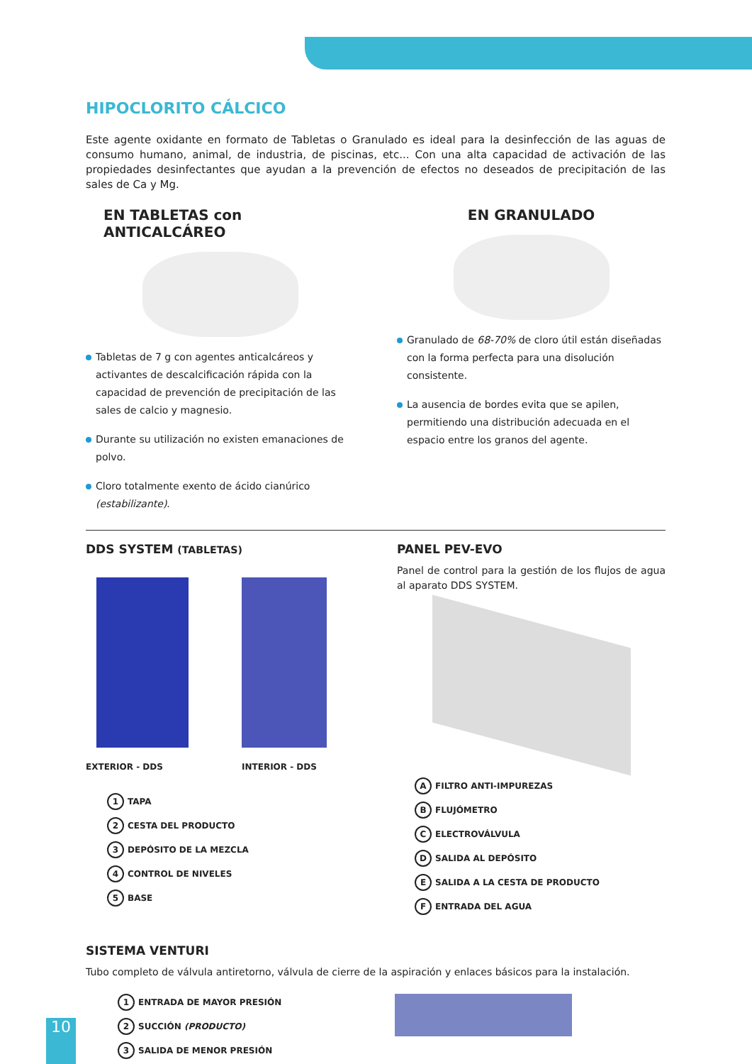HIPOCLORITO CÁLCICO
Este agente oxidante en formato de Tabletas o Granulado es ideal para la desinfección de las aguas de consumo humano, animal, de industria, de piscinas, etc... Con una alta capacidad de activación de las propiedades desinfectantes que ayudan a la prevención de efectos no deseados de precipitación de las sales de Ca y Mg.
EN TABLETAS con ANTICALCÁREO
Tabletas de 7 g con agentes anticalcáreos y activantes de descalcificación rápida con la capacidad de prevención de precipitación de las sales de calcio y magnesio.
Durante su utilización no existen emanaciones de polvo.
Cloro totalmente exento de ácido cianúrico (estabilizante).
EN GRANULADO
Granulado de 68-70% de cloro útil están diseñadas con la forma perfecta para una disolución consistente.
La ausencia de bordes evita que se apilen, permitiendo una distribución adecuada en el espacio entre los granos del agente.
DDS SYSTEM (TABLETAS)
EXTERIOR - DDS INTERIOR - DDS
1 TAPA
2 CESTA DEL PRODUCTO
3 DEPÓSITO DE LA MEZCLA
4 CONTROL DE NIVELES
5 BASE
PANEL PEV-EVO
Panel de control para la gestión de los flujos de agua al aparato DDS SYSTEM.
A FILTRO ANTI-IMPUREZAS
B FLUJÓMETRO
C ELECTROVÁLVULA
D SALIDA AL DEPÓSITO
E SALIDA A LA CESTA DE PRODUCTO
F ENTRADA DEL AGUA
SISTEMA VENTURI
Tubo completo de válvula antiretorno, válvula de cierre de la aspiración y enlaces básicos para la instalación.
1 ENTRADA DE MAYOR PRESIÓN
2 SUCCIÓN (PRODUCTO)
3 SALIDA DE MENOR PRESIÓN
10